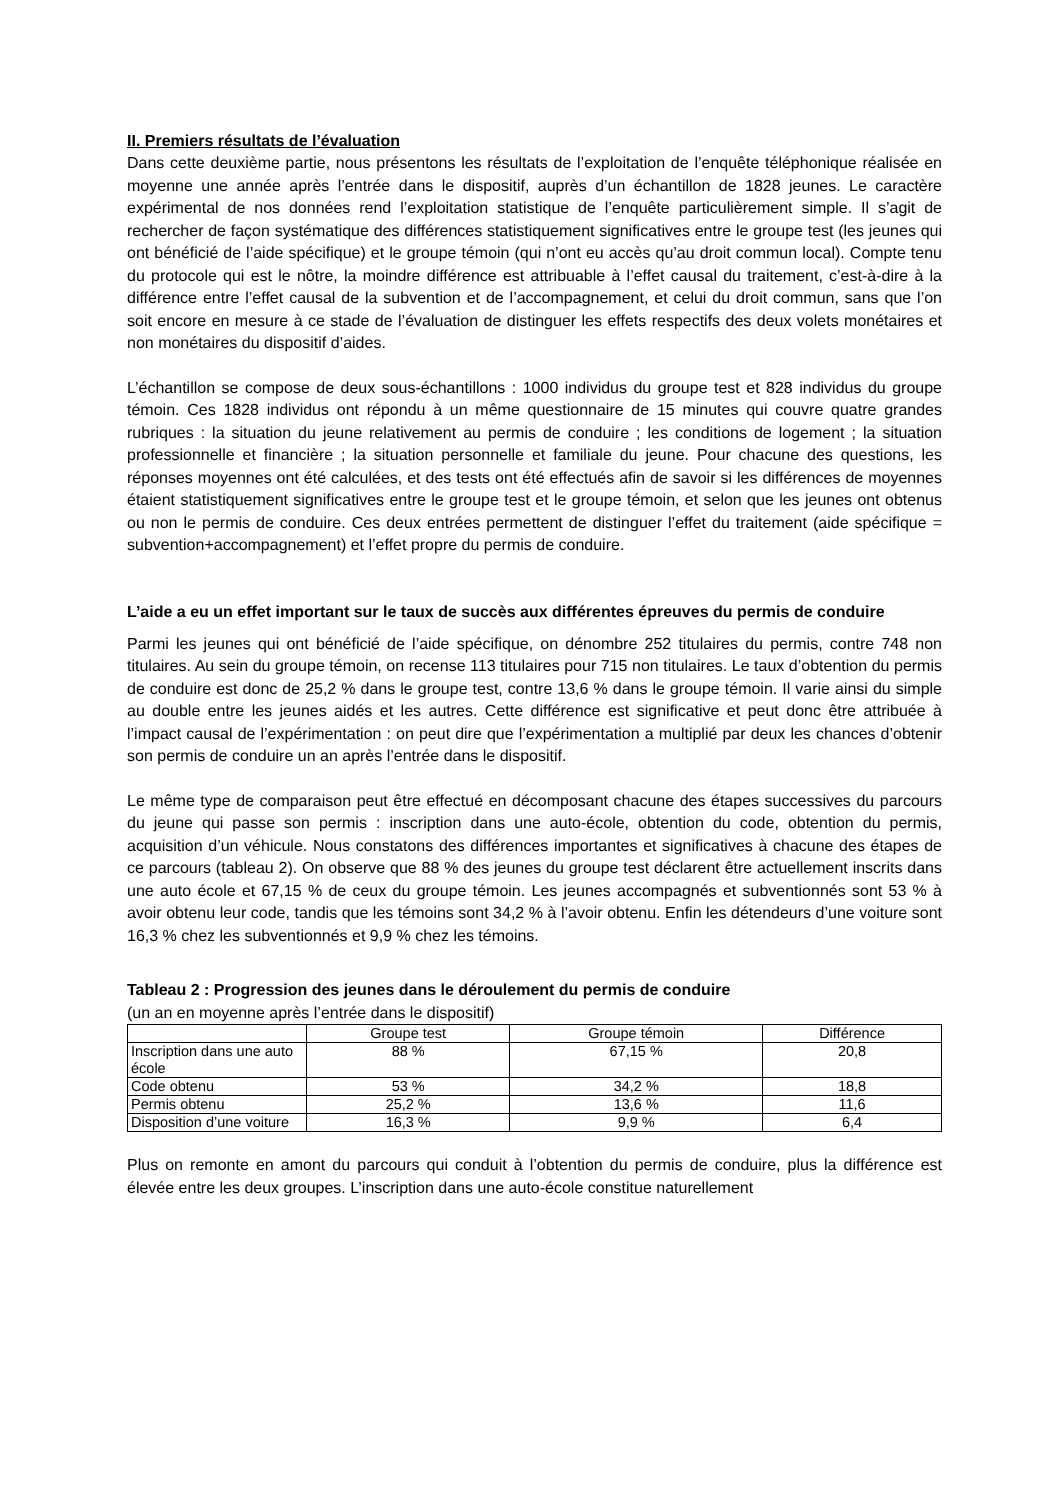II. Premiers résultats de l’évaluation
Dans cette deuxième partie, nous présentons les résultats de l’exploitation de l’enquête téléphonique réalisée en moyenne une année après l’entrée dans le dispositif, auprès d’un échantillon de 1828 jeunes. Le caractère expérimental de nos données rend l’exploitation statistique de l’enquête particulièrement simple. Il s’agit de rechercher de façon systématique des différences statistiquement significatives entre le groupe test (les jeunes qui ont bénéficié de l’aide spécifique) et le groupe témoin (qui n’ont eu accès qu’au droit commun local). Compte tenu du protocole qui est le nôtre, la moindre différence est attribuable à l’effet causal du traitement, c’est-à-dire à la différence entre l’effet causal de la subvention et de l’accompagnement, et celui du droit commun, sans que l’on soit encore en mesure à ce stade de l’évaluation de distinguer les effets respectifs des deux volets monétaires et non monétaires du dispositif d’aides.
L’échantillon se compose de deux sous-échantillons : 1000 individus du groupe test et 828 individus du groupe témoin. Ces 1828 individus ont répondu à un même questionnaire de 15 minutes qui couvre quatre grandes rubriques : la situation du jeune relativement au permis de conduire ; les conditions de logement ; la situation professionnelle et financière ; la situation personnelle et familiale du jeune. Pour chacune des questions, les réponses moyennes ont été calculées, et des tests ont été effectués afin de savoir si les différences de moyennes étaient statistiquement significatives entre le groupe test et le groupe témoin, et selon que les jeunes ont obtenus ou non le permis de conduire. Ces deux entrées permettent de distinguer l’effet du traitement (aide spécifique = subvention+accompagnement) et l’effet propre du permis de conduire.
L’aide a eu un effet important sur le taux de succès aux différentes épreuves du permis de conduire
Parmi les jeunes qui ont bénéficié de l’aide spécifique, on dénombre 252 titulaires du permis, contre 748 non titulaires. Au sein du groupe témoin, on recense 113 titulaires pour 715 non titulaires. Le taux d’obtention du permis de conduire est donc de 25,2 % dans le groupe test, contre 13,6 % dans le groupe témoin. Il varie ainsi du simple au double entre les jeunes aidés et les autres. Cette différence est significative et peut donc être attribuée à l’impact causal de l’expérimentation : on peut dire que l’expérimentation a multiplié par deux les chances d’obtenir son permis de conduire un an après l’entrée dans le dispositif.
Le même type de comparaison peut être effectué en décomposant chacune des étapes successives du parcours du jeune qui passe son permis : inscription dans une auto-école, obtention du code, obtention du permis, acquisition d’un véhicule. Nous constatons des différences importantes et significatives à chacune des étapes de ce parcours (tableau 2). On observe que 88 % des jeunes du groupe test déclarent être actuellement inscrits dans une auto école et 67,15 % de ceux du groupe témoin. Les jeunes accompagnés et subventionnés sont 53 % à avoir obtenu leur code, tandis que les témoins sont 34,2 % à l’avoir obtenu. Enfin les détendeurs d’une voiture sont 16,3 % chez les subventionnés et 9,9 % chez les témoins.
Tableau 2 : Progression des jeunes dans le déroulement du permis de conduire
(un an en moyenne après l’entrée dans le dispositif)
| | Groupe test | Groupe témoin | Différence |
| Inscription dans une auto école | 88 % | 67,15 % | 20,8 |
| Code obtenu | 53 % | 34,2 % | 18,8 |
| Permis obtenu | 25,2 % | 13,6 % | 11,6 |
| Disposition d’une voiture | 16,3 % | 9,9 % | 6,4 |
Plus on remonte en amont du parcours qui conduit à l’obtention du permis de conduire, plus la différence est élevée entre les deux groupes. L’inscription dans une auto-école constitue naturellement